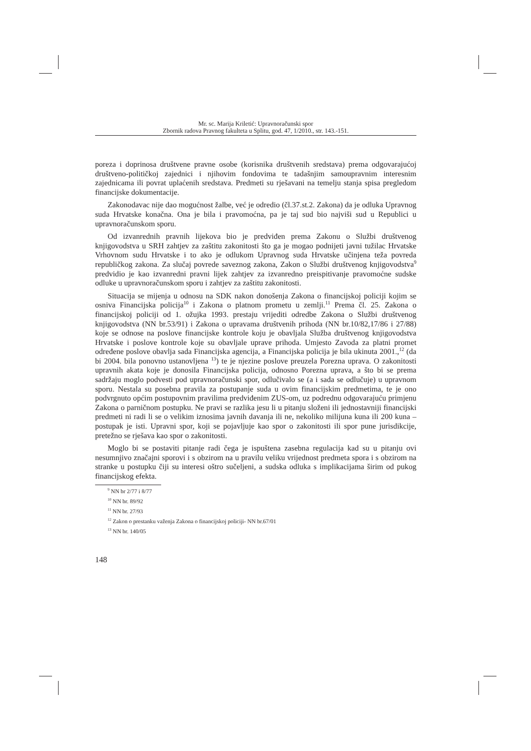Mr. sc. Marija Kriletić: Upravnoračunski spor
Zbornik radova Pravnog fakulteta u Splitu, god. 47, 1/2010., str. 143.-151.
poreza i doprinosa društvene pravne osobe (korisnika društvenih sredstava) prema odgovarajućoj društveno-političkoj zajednici i njihovim fondovima te tadašnjim samoupravnim interesnim zajednicama ili povrat uplaćenih sredstava. Predmeti su rješavani na temelju stanja spisa pregledom financijske dokumentacije.
Zakonodavac nije dao mogućnost žalbe, već je odredio (čl.37.st.2. Zakona) da je odluka Upravnog suda Hrvatske konačna. Ona je bila i pravomoćna, pa je taj sud bio najviši sud u Republici u upravnoračunskom sporu.
Od izvanrednih pravnih lijekova bio je predviđen prema Zakonu o Službi društvenog knjigovodstva u SRH zahtjev za zaštitu zakonitosti što ga je mogao podnijeti javni tužilac Hrvatske Vrhovnom sudu Hrvatske i to ako je odlukom Upravnog suda Hrvatske učinjena teža povreda republičkog zakona. Za slučaj povrede saveznog zakona, Zakon o Službi društvenog knjigovodstva<sup>9</sup> predvidio je kao izvanredni pravni lijek zahtjev za izvanredno preispitivanje pravomoćne sudske odluke u upravnoračunskom sporu i zahtjev za zaštitu zakonitosti.
Situacija se mijenja u odnosu na SDK nakon donošenja Zakona o financijskoj policiji kojim se osniva Financijska policija<sup>10</sup> i Zakona o platnom prometu u zemlji.<sup>11</sup> Prema čl. 25. Zakona o financijskoj policiji od 1. ožujka 1993. prestaju vrijediti odredbe Zakona o Službi društvenog knjigovodstva (NN br.53/91) i Zakona o upravama društvenih prihoda (NN br.10/82,17/86 i 27/88) koje se odnose na poslove financijske kontrole koju je obavljala Služba društvenog knjigovodstva Hrvatske i poslove kontrole koje su obavljale uprave prihoda. Umjesto Zavoda za platni promet određene poslove obavlja sada Financijska agencija, a Financijska policija je bila ukinuta 2001.,<sup>12</sup> (da bi 2004. bila ponovno ustanovljena <sup>13</sup>) te je njezine poslove preuzela Porezna uprava. O zakonitosti upravnih akata koje je donosila Financijska policija, odnosno Porezna uprava, a što bi se prema sadržaju moglo podvesti pod upravnoračunski spor, odlučivalo se (a i sada se odlučuje) u upravnom sporu. Nestala su posebna pravila za postupanje suda u ovim financijskim predmetima, te je ono podvrgnuto općim postupovnim pravilima predviđenim ZUS-om, uz podrednu odgovarajuću primjenu Zakona o parničnom postupku. Ne pravi se razlika jesu li u pitanju složeni ili jednostavniji financijski predmeti ni radi li se o velikim iznosima javnih davanja ili ne, nekoliko milijuna kuna ili 200 kuna – postupak je isti. Upravni spor, koji se pojavljuje kao spor o zakonitosti ili spor pune jurisdikcije, pretežno se rješava kao spor o zakonitosti.
Moglo bi se postaviti pitanje radi čega je ispuštena zasebna regulacija kad su u pitanju ovi nesumnjivo značajni sporovi i s obzirom na u pravilu veliku vrijednost predmeta spora i s obzirom na stranke u postupku čiji su interesi oštro sučeljeni, a sudska odluka s implikacijama širim od pukog financijskog efekta.
<sup>9</sup> NN br 2/77 i 8/77
<sup>10</sup> NN br. 89/92
<sup>11</sup> NN br. 27/93
<sup>12</sup> Zakon o prestanku važenja Zakona o financijskoj policiji- NN br.67/01
<sup>13</sup> NN br. 140/05
148